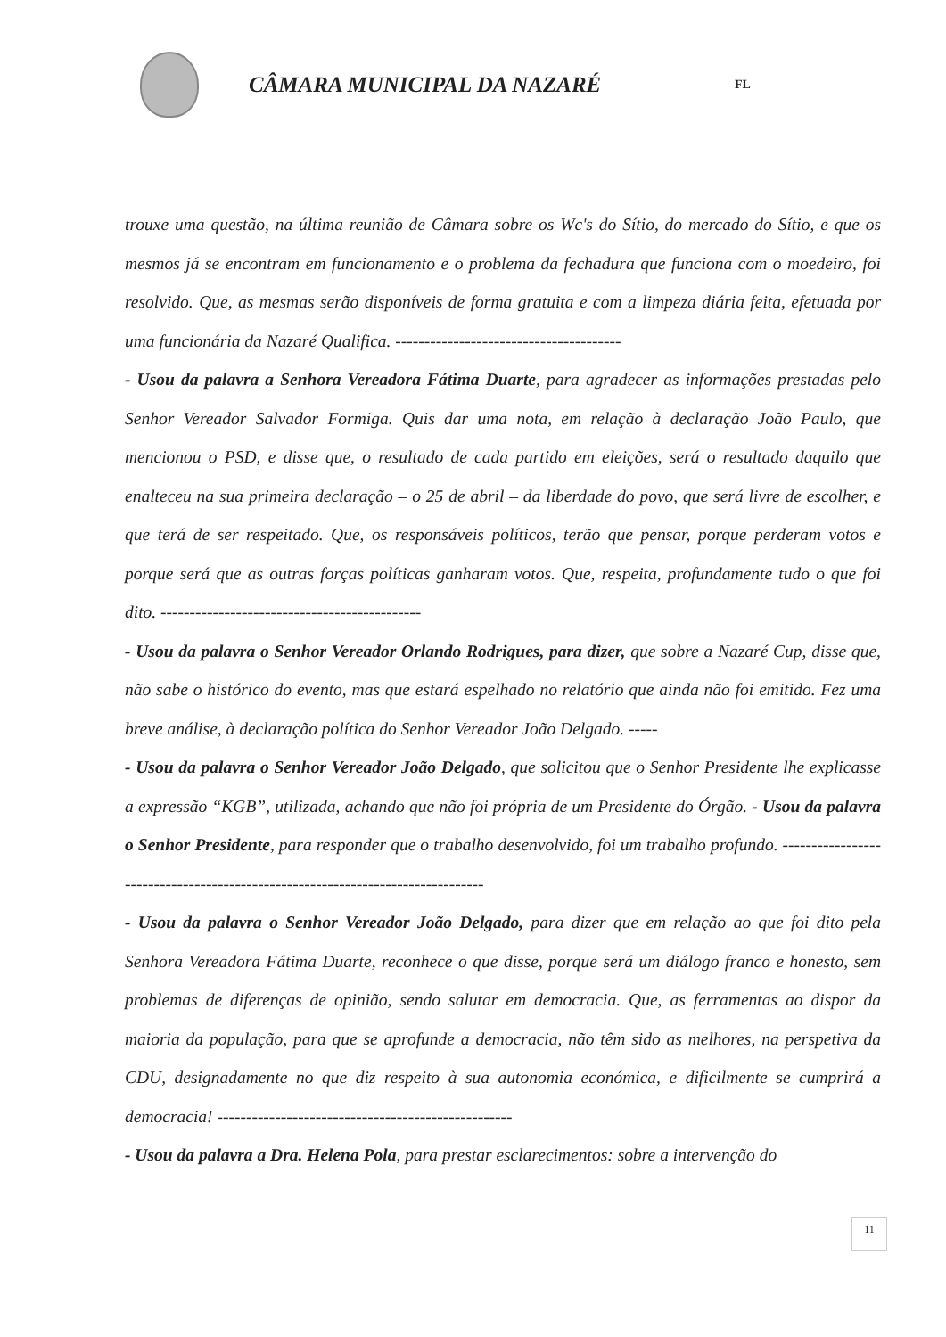CÂMARA MUNICIPAL DA NAZARÉ
FL
trouxe uma questão, na última reunião de Câmara sobre os Wc's do Sítio, do mercado do Sítio, e que os mesmos já se encontram em funcionamento e o problema da fechadura que funciona com o moedeiro, foi resolvido. Que, as mesmas serão disponíveis de forma gratuita e com a limpeza diária feita, efetuada por uma funcionária da Nazaré Qualifica. ---------------------------------------
- Usou da palavra a Senhora Vereadora Fátima Duarte, para agradecer as informações prestadas pelo Senhor Vereador Salvador Formiga. Quis dar uma nota, em relação à declaração João Paulo, que mencionou o PSD, e disse que, o resultado de cada partido em eleições, será o resultado daquilo que enalteceu na sua primeira declaração – o 25 de abril – da liberdade do povo, que será livre de escolher, e que terá de ser respeitado. Que, os responsáveis políticos, terão que pensar, porque perderam votos e porque será que as outras forças políticas ganharam votos. Que, respeita, profundamente tudo o que foi dito. ---------------------------------------------
- Usou da palavra o Senhor Vereador Orlando Rodrigues, para dizer, que sobre a Nazaré Cup, disse que, não sabe o histórico do evento, mas que estará espelhado no relatório que ainda não foi emitido. Fez uma breve análise, à declaração política do Senhor Vereador João Delgado. -----
- Usou da palavra o Senhor Vereador João Delgado, que solicitou que o Senhor Presidente lhe explicasse a expressão “KGB”, utilizada, achando que não foi própria de um Presidente do Órgão. - Usou da palavra o Senhor Presidente, para responder que o trabalho desenvolvido, foi um trabalho profundo. -------------------------------------------------------------------------------
- Usou da palavra o Senhor Vereador João Delgado, para dizer que em relação ao que foi dito pela Senhora Vereadora Fátima Duarte, reconhece o que disse, porque será um diálogo franco e honesto, sem problemas de diferenças de opinião, sendo salutar em democracia. Que, as ferramentas ao dispor da maioria da população, para que se aprofunde a democracia, não têm sido as melhores, na perspetiva da CDU, designadamente no que diz respeito à sua autonomia económica, e dificilmente se cumprirá a democracia! ---------------------------------------------------
- Usou da palavra a Dra. Helena Pola, para prestar esclarecimentos: sobre a intervenção do
11